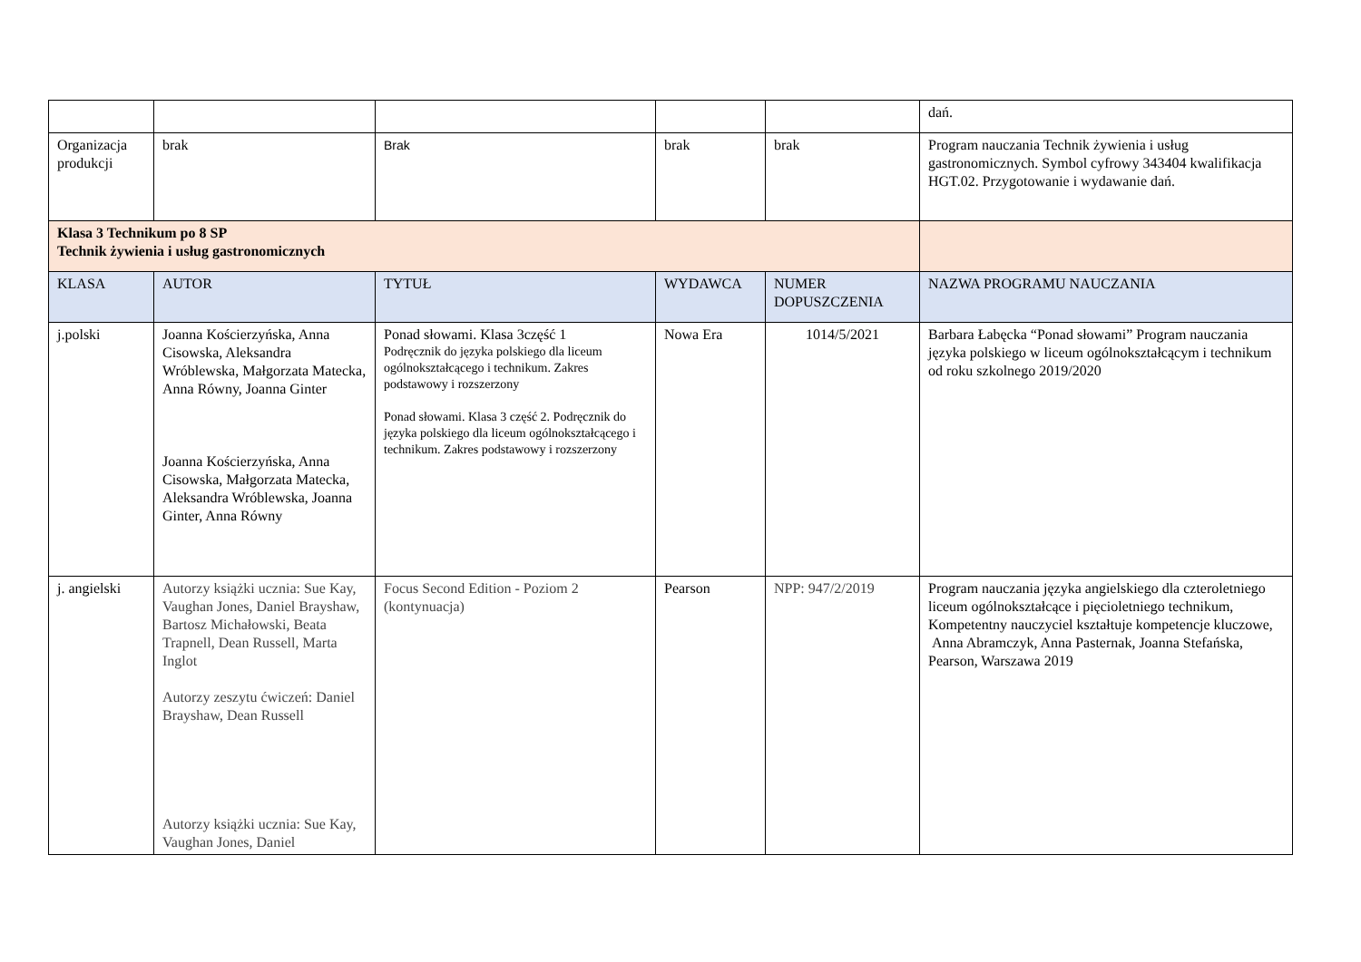| | | | | | dań. |
| Organizacja produkcji | brak | Brak | brak | brak | Program nauczania Technik żywienia i usług gastronomicznych. Symbol cyfrowy 343404 kwalifikacja HGT.02. Przygotowanie i wydawanie dań. |
| Klasa 3 Technikum po 8 SP Technik żywienia i usług gastronomicznych | | | | | |
| KLASA | AUTOR | TYTUŁ | WYDAWCA | NUMER DOPUSZCZENIA | NAZWA PROGRAMU NAUCZANIA |
| j.polski | Joanna Kościerzyńska, Anna Cisowska, Aleksandra Wróblewska, Małgorzata Matecka, Anna Równy, Joanna Ginter Joanna Kościerzyńska, Anna Cisowska, Małgorzata Matecka, Aleksandra Wróblewska, Joanna Ginter, Anna Równy | Ponad słowami. Klasa 3część 1 Podręcznik do języka polskiego dla liceum ogólnokształcącego i technikum. Zakres podstawowy i rozszerzony Ponad słowami. Klasa 3 część 2. Podręcznik do języka polskiego dla liceum ogólnokształcącego i technikum. Zakres podstawowy i rozszerzony | Nowa Era | 1014/5/2021 | Barbara Łabęcka “Ponad słowami” Program nauczania języka polskiego w liceum ogólnokształcącym i technikum od roku szkolnego 2019/2020 |
| j. angielski | Autorzy książki ucznia: Sue Kay, Vaughan Jones, Daniel Brayshaw, Bartosz Michałowski, Beata Trapnell, Dean Russell, Marta Inglot Autorzy zeszytu ćwiczeń: Daniel Brayshaw, Dean Russell Autorzy książki ucznia: Sue Kay, Vaughan Jones, Daniel | Focus Second Edition - Poziom 2 (kontynuacja) | Pearson | NPP: 947/2/2019 | Program nauczania języka angielskiego dla czteroletniego liceum ogólnokształcące i pięcioletniego technikum, Kompetentny nauczyciel kształtuje kompetencje kluczowe, Anna Abramczyk, Anna Pasternak, Joanna Stefańska, Pearson, Warszawa 2019 |